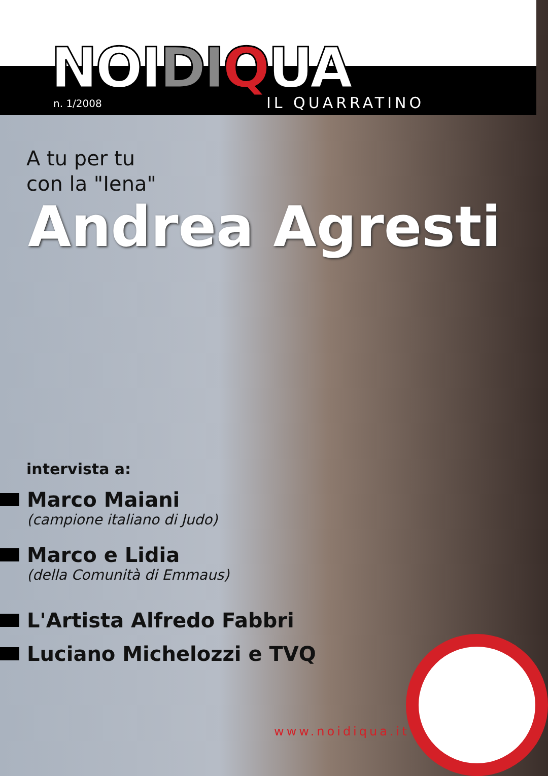NOIDI QUA
n. 1/2008 IL QUARRATINO
A tu per tu
con la "Iena"
Andrea Agresti
intervista a:
Marco Maiani
(campione italiano di Judo)
Marco e Lidia
(della Comunità di Emmaus)
L'Artista Alfredo Fabbri
Luciano Michelozzi e TVQ
www.noidiqua.it